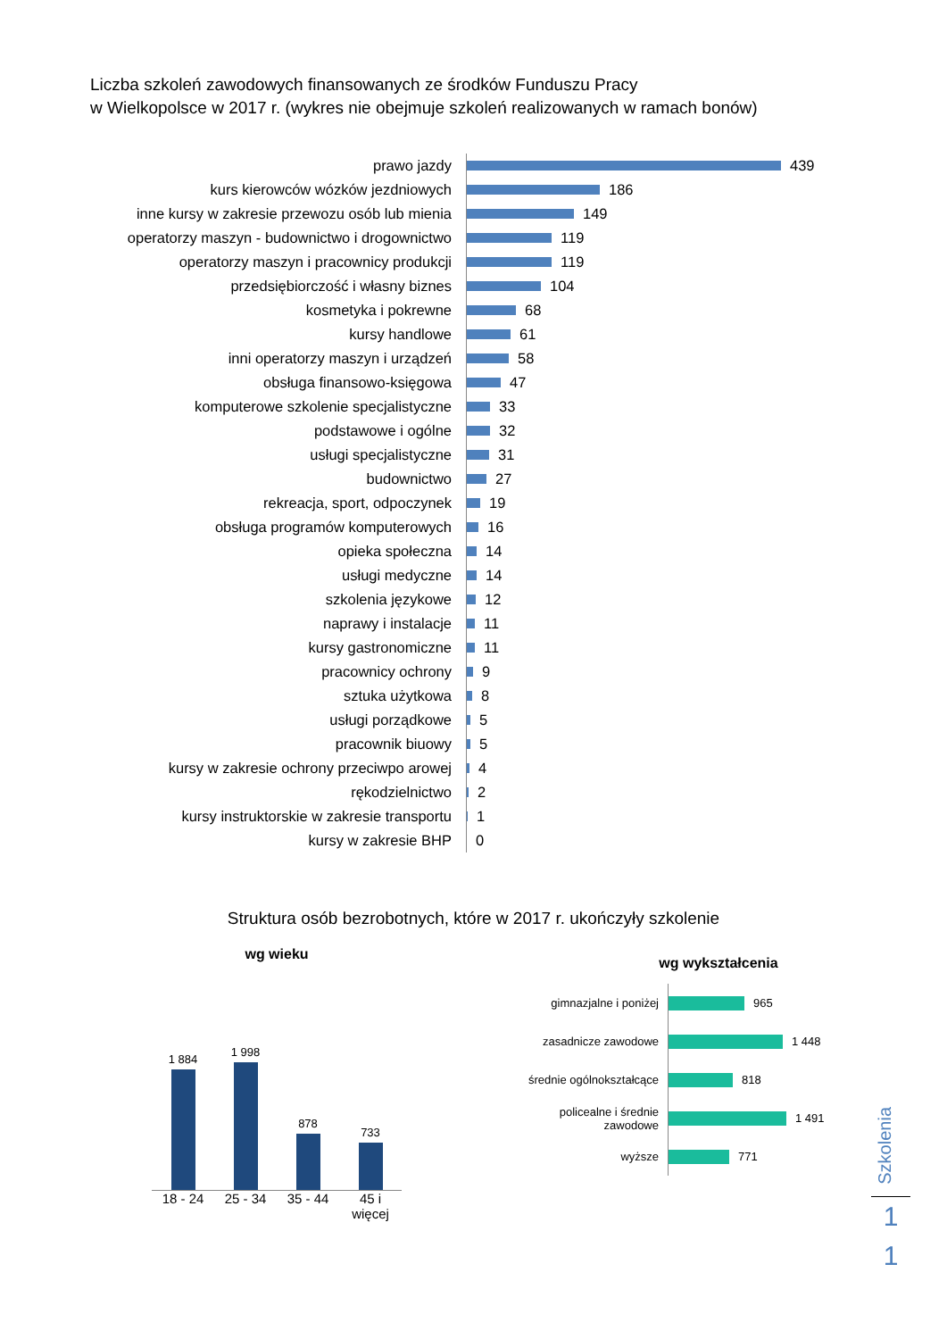Liczba szkoleń zawodowych finansowanych ze środków Funduszu Pracy
w Wielkopolsce w 2017 r. (wykres nie obejmuje szkoleń realizowanych w ramach bonów)
prawo jazdy
439
kurs kierowców wózków jezdniowych
186
inne kursy w zakresie przewozu osób lub mienia
149
operatorzy maszyn - budownictwo i drogownictwo
119
operatorzy maszyn i pracownicy produkcji
119
przedsiębiorczość i własny biznes
104
kosmetyka i pokrewne
68
kursy handlowe
61
inni operatorzy maszyn i urządzeń
58
obsługa finansowo-księgowa
47
komputerowe szkolenie specjalistyczne
33
podstawowe i ogólne
32
usługi specjalistyczne
31
budownictwo
27
rekreacja, sport, odpoczynek
19
obsługa programów komputerowych
16
opieka społeczna
14
usługi medyczne
14
szkolenia językowe
12
naprawy i instalacje
11
kursy gastronomiczne
11
pracownicy ochrony
9
sztuka użytkowa
8
usługi porządkowe
5
pracownik biuowy
5
kursy w zakresie ochrony przeciwpo arowej
4
rękodzielnictwo
2
kursy instruktorskie w zakresie transportu
1
kursy w zakresie BHP
0
Struktura osób bezrobotnych, które w 2017 r. ukończyły szkolenie
wg wieku
1 884
1 998
878
733
18 - 24 25 - 34 35 - 44 45 i więcej
wg wykształcenia
gimnazjalne i poniżej
965
zasadnicze zawodowe
1 448
średnie ogólnokształcące
818
policealne i średnie zawodowe
1 491
wyższe
771
Szkolenia
1
1